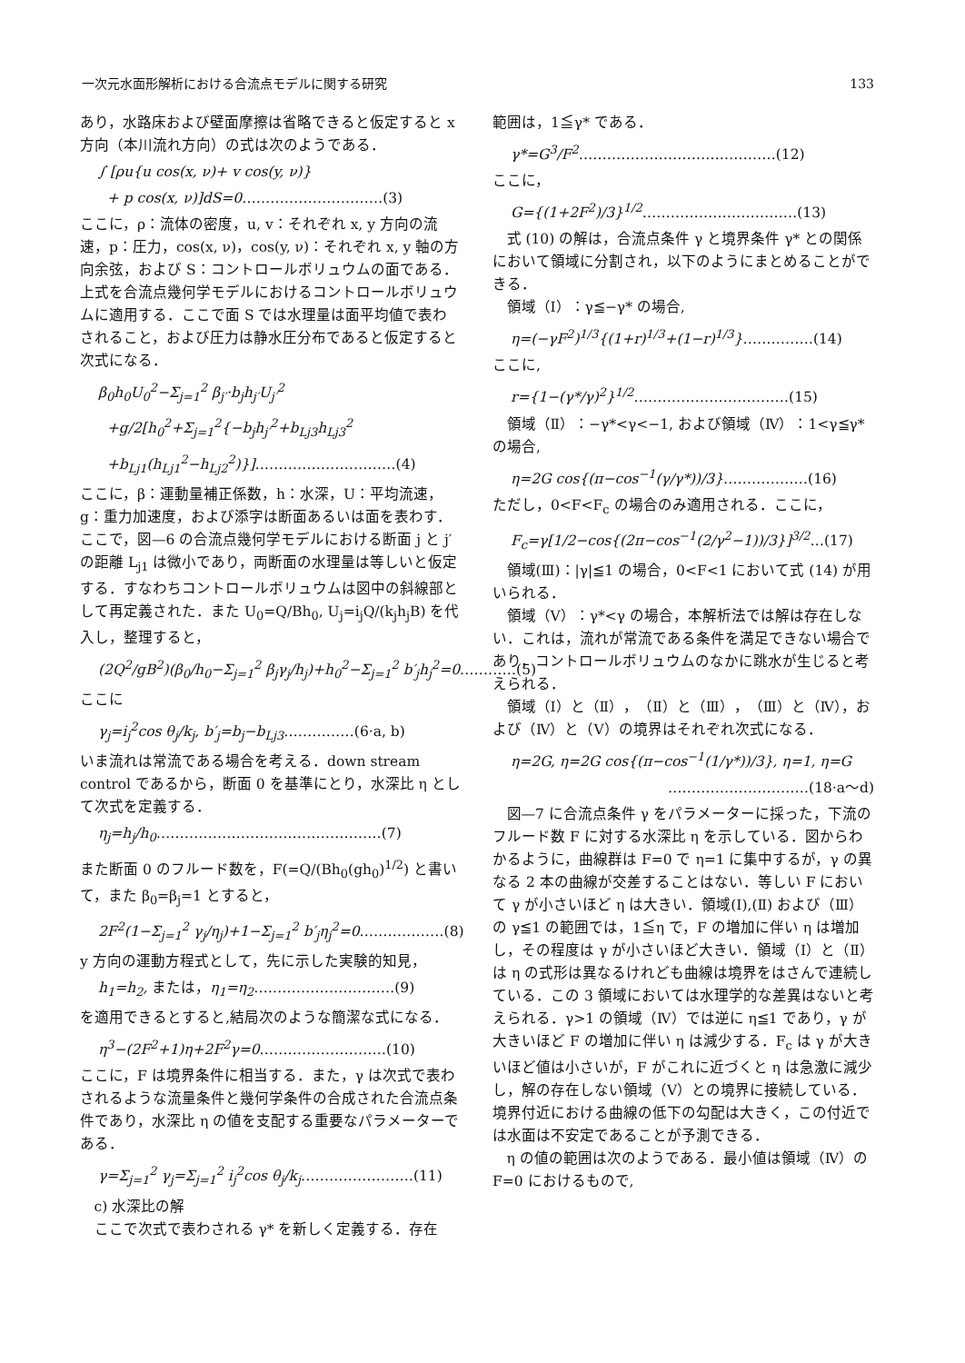一次元水面形解析における合流点モデルに関する研究 133
あり，水路床および壁面摩擦は省略できると仮定すると x 方向（本川流れ方向）の式は次のようである．
∫ [ρu{u cos(x, ν)+ v cos(y, ν)}
+ p cos(x, ν)]dS=0…………………………(3)
ここに，ρ：流体の密度，u, v：それぞれ x, y 方向の流速，p：圧力，cos(x, ν)，cos(y, ν)：それぞれ x, y 軸の方向余弦，および S：コントロールボリュウムの面である．上式を合流点幾何学モデルにおけるコントロールボリュウムに適用する．ここで面 S では水理量は面平均値で表わされること，および圧力は静水圧分布であると仮定すると次式になる．
β<sub>0</sub>h<sub>0</sub>U<sub>0</sub><sup>2</sup>−Σ<sub>j=1</sub><sup>2</sup> β<sub>j′</sub>·b<sub>j</sub>h<sub>j′</sub>U<sub>j′</sub><sup>2</sup>
+g/2[h<sub>0</sub><sup>2</sup>+Σ<sub>j=1</sub><sup>2</sup>{−b<sub>j</sub>h<sub>j′</sub><sup>2</sup>+b<sub>Lj3</sub>h<sub>Lj3</sub><sup>2</sup>
+b<sub>Lj1</sub>(h<sub>Lj1</sub><sup>2</sup>−h<sub>Lj2</sub><sup>2</sup>)}]…………………………(4)
ここに，β：運動量補正係数，h：水深，U：平均流速，g：重力加速度，および添字は断面あるいは面を表わす．ここで，図—6 の合流点幾何学モデルにおける断面 j と j′ の距離 L<sub>j1</sub> は微小であり，両断面の水理量は等しいと仮定する．すなわちコントロールボリュウムは図中の斜線部として再定義された．また U<sub>0</sub>=Q/Bh<sub>0</sub>, U<sub>j</sub>=i<sub>j</sub>Q/(k<sub>j</sub>h<sub>j</sub>B) を代入し，整理すると，
(2Q<sup>2</sup>/gB<sup>2</sup>)(β<sub>0</sub>/h<sub>0</sub>−Σ<sub>j=1</sub><sup>2</sup> β<sub>j</sub>γ<sub>j</sub>/h<sub>j</sub>)+h<sub>0</sub><sup>2</sup>−Σ<sub>j=1</sub><sup>2</sup> b′<sub>j</sub>h<sub>j</sub><sup>2</sup>=0…………(5)
ここに
γ<sub>j</sub>=i<sub>j</sub><sup>2</sup>cos θ<sub>j</sub>/k<sub>j</sub>, b′<sub>j</sub>=b<sub>j</sub>−b<sub>Lj3</sub>……………(6·a, b)
いま流れは常流である場合を考える．down stream control であるから，断面 0 を基準にとり，水深比 η として次式を定義する．
η<sub>j</sub>=h<sub>j</sub>/h<sub>0</sub>…………………………………………(7)
また断面 0 のフルード数を，F(=Q/(Bh<sub>0</sub>(gh<sub>0</sub>)<sup>1/2</sup>) と書いて，また β<sub>0</sub>=β<sub>j</sub>=1 とすると，
2F<sup>2</sup>(1−Σ<sub>j=1</sub><sup>2</sup> γ<sub>j</sub>/η<sub>j</sub>)+1−Σ<sub>j=1</sub><sup>2</sup> b′<sub>j</sub>η<sub>j</sub><sup>2</sup>=0………………(8)
y 方向の運動方程式として，先に示した実験的知見，
h<sub>1</sub>=h<sub>2</sub>, または，η<sub>1</sub>=η<sub>2</sub>…………………………(9)
を適用できるとすると,結局次のような簡潔な式になる．
η<sup>3</sup>−(2F<sup>2</sup>+1)η+2F<sup>2</sup>γ=0………………………(10)
ここに，F は境界条件に相当する．また，γ は次式で表わされるような流量条件と幾何学条件の合成された合流点条件であり，水深比 η の値を支配する重要なパラメーターである．
γ=Σ<sub>j=1</sub><sup>2</sup> γ<sub>j</sub>=Σ<sub>j=1</sub><sup>2</sup> i<sub>j</sub><sup>2</sup>cos θ<sub>j</sub>/k<sub>j</sub>……………………(11)
c) 水深比の解
ここで次式で表わされる γ* を新しく定義する．存在
範囲は，1≦γ* である．
γ*=G<sup>3</sup>/F<sup>2</sup>……………………………………(12)
ここに，
G={(1+2F<sup>2</sup>)/3}<sup>1/2</sup>……………………………(13)
式 (10) の解は，合流点条件 γ と境界条件 γ* との関係において領域に分割され，以下のようにまとめることができる．
領域（Ⅰ）：γ≦−γ* の場合,
η=(−γF<sup>2</sup>)<sup>1/3</sup>{(1+r)<sup>1/3</sup>+(1−r)<sup>1/3</sup>}……………(14)
ここに,
r={1−(γ*/γ)<sup>2</sup>}<sup>1/2</sup>……………………………(15)
領域（Ⅱ）：−γ*<γ<−1, および領域（Ⅳ）：1<γ≦γ* の場合,
η=2G cos{(π−cos<sup>−1</sup>(γ/γ*))/3}………………(16)
ただし，0<F<F<sub>c</sub> の場合のみ適用される．ここに，
F<sub>c</sub>=γ[1/2−cos{(2π−cos<sup>−1</sup>(2/γ<sup>2</sup>−1))/3}]<sup>3/2</sup>…(17)
領域(Ⅲ)：|γ|≦1 の場合，0<F<1 において式 (14) が用いられる．
領域（Ⅴ）：γ*<γ の場合，本解析法では解は存在しない．これは，流れが常流である条件を満足できない場合であり，コントロールボリュウムのなかに跳水が生じると考えられる．
領域（Ⅰ）と（Ⅱ），（Ⅱ）と（Ⅲ），（Ⅲ）と（Ⅳ），および（Ⅳ）と（Ⅴ）の境界はそれぞれ次式になる．
η=2G, η=2G cos{(π−cos<sup>−1</sup>(1/γ*))/3}, η=1, η=G
…………………………(18·a〜d)
図—7 に合流点条件 γ をパラメーターに採った，下流のフルード数 F に対する水深比 η を示している．図からわかるように，曲線群は F=0 で η=1 に集中するが，γ の異なる 2 本の曲線が交差することはない．等しい F において γ が小さいほど η は大きい．領域(Ⅰ),(Ⅱ) および（Ⅲ）の γ≦1 の範囲では，1≦η で，F の増加に伴い η は増加し，その程度は γ が小さいほど大きい．領域（Ⅰ）と（Ⅱ）は η の式形は異なるけれども曲線は境界をはさんで連続している．この 3 領域においては水理学的な差異はないと考えられる．γ>1 の領域（Ⅳ）では逆に η≦1 であり，γ が大きいほど F の増加に伴い η は減少する．F<sub>c</sub> は γ が大きいほど値は小さいが，F がこれに近づくと η は急激に減少し，解の存在しない領域（Ⅴ）との境界に接続している．境界付近における曲線の低下の勾配は大きく，この付近では水面は不安定であることが予測できる．
η の値の範囲は次のようである．最小値は領域（Ⅳ）の F=0 におけるもので,